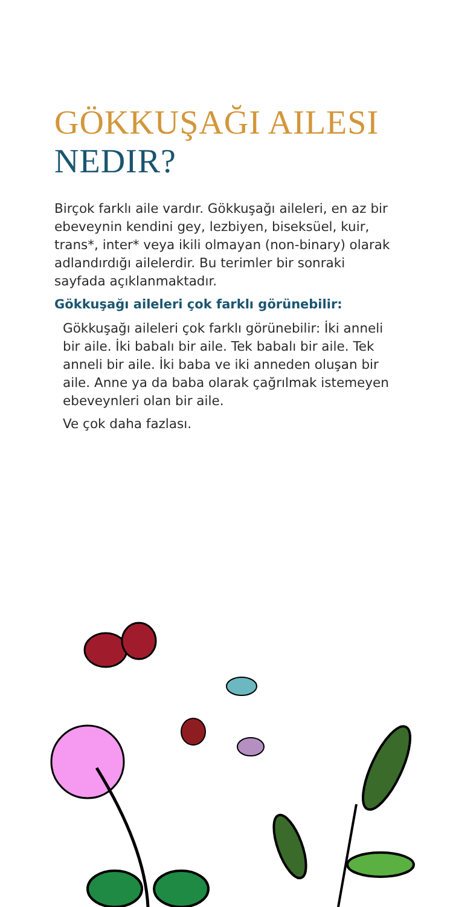GÖKKUŞAĞI AILESI NEDIR?
Birçok farklı aile vardır. Gökkuşağı aileleri, en az bir ebeveynin kendini gey, lezbiyen, biseksüel, kuir, trans*, inter* veya ikili olmayan (non-binary) olarak adlandırdığı ailelerdir. Bu terimler bir sonraki sayfada açıklanmaktadır.
Gökkuşağı aileleri çok farklı görünebilir:
Gökkuşağı aileleri çok farklı görünebilir: İki anneli bir aile. İki babalı bir aile. Tek babalı bir aile. Tek anneli bir aile. İki baba ve iki anneden oluşan bir aile. Anne ya da baba olarak çağrılmak istemeyen ebeveynleri olan bir aile.
Ve çok daha fazlası.